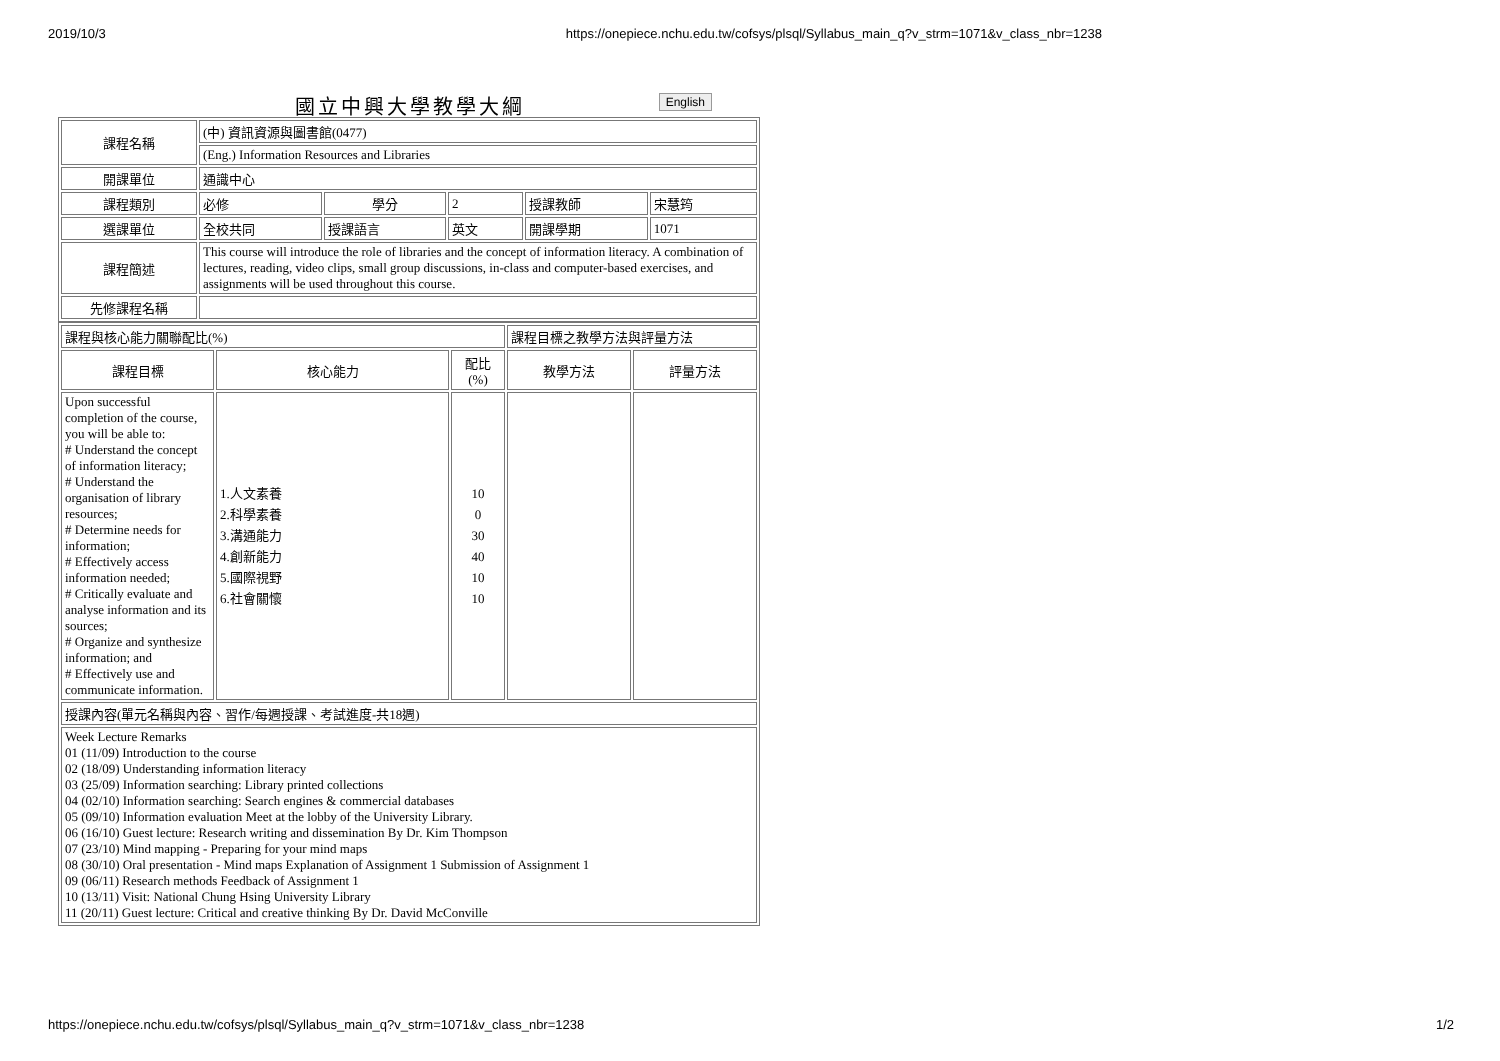2019/10/3 https://onepiece.nchu.edu.tw/cofsys/plsql/Syllabus_main_q?v_strm=1071&v_class_nbr=1238
國立中興大學教學大綱 English
| 課程名稱 | (中) 資訊資源與圖書館(0477) | | | | |
| | (Eng.) Information Resources and Libraries | | | | |
| 開課單位 | 通識中心 | | | | |
| 課程類別 | 必修 | 學分 | 2 | 授課教師 | 宋慧筠 |
| 選課單位 | 全校共同 | 授課語言 | 英文 | 開課學期 | 1071 |
| 課程簡述 | This course will introduce the role of libraries and the concept of information literacy. A combination of lectures, reading, video clips, small group discussions, in-class and computer-based exercises, and assignments will be used throughout this course. | | | | |
| 先修課程名稱 | | | | | |
| 課程與核心能力關聯配比(%) | | | 課程目標之教學方法與評量方法 | |
| 課程目標 | 核心能力 | 配比 (%) | 教學方法 | 評量方法 |
| Upon successful completion of the course, you will be able to: # Understand the concept of information literacy; # Understand the organisation of library resources; # Determine needs for information; # Effectively access information needed; # Critically evaluate and analyse information and its sources; # Organize and synthesize information; and # Effectively use and communicate information. | 1.人文素養 2.科學素養 3.溝通能力 4.創新能力 5.國際視野 6.社會關懷 | 10 0 30 40 10 10 | | |
| 授課內容(單元名稱與內容、習作/每週授課、考試進度-共18週) | | | | |
| Week Lecture Remarks 01 (11/09) Introduction to the course 02 (18/09) Understanding information literacy 03 (25/09) Information searching: Library printed collections 04 (02/10) Information searching: Search engines & commercial databases 05 (09/10) Information evaluation Meet at the lobby of the University Library. 06 (16/10) Guest lecture: Research writing and dissemination By Dr. Kim Thompson 07 (23/10) Mind mapping - Preparing for your mind maps 08 (30/10) Oral presentation - Mind maps Explanation of Assignment 1 Submission of Assignment 1 09 (06/11) Research methods Feedback of Assignment 1 10 (13/11) Visit: National Chung Hsing University Library 11 (20/11) Guest lecture: Critical and creative thinking By Dr. David McConville | | | | |
https://onepiece.nchu.edu.tw/cofsys/plsql/Syllabus_main_q?v_strm=1071&v_class_nbr=1238 1/2